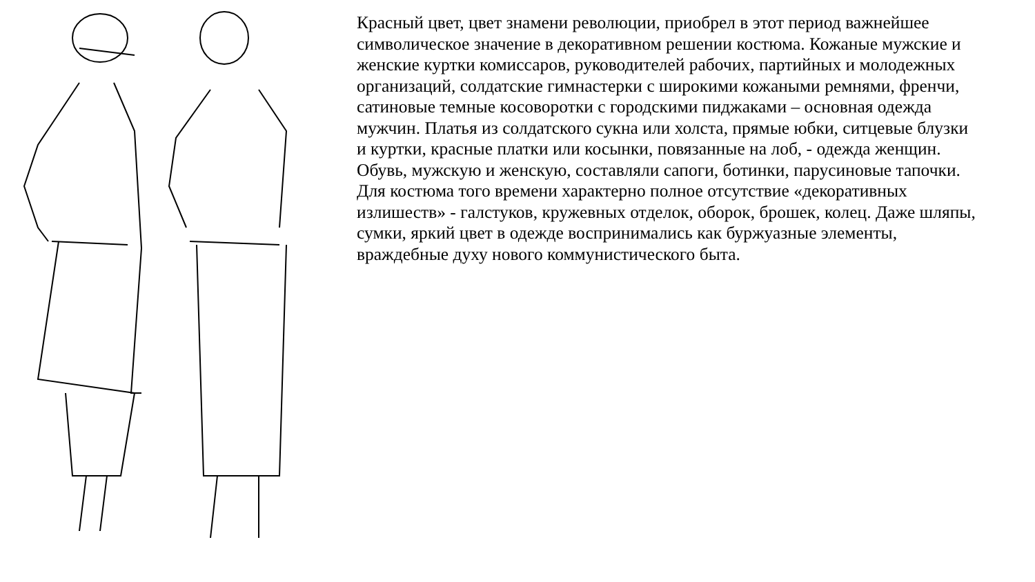Красный цвет, цвет знамени революции, приобрел в этот период важнейшее символическое значение в декоративном решении костюма. Кожаные мужские и женские куртки комиссаров, руководителей рабочих, партийных и молодежных организаций, солдатские гимнастерки с широкими кожаными ремнями, френчи, сатиновые темные косоворотки с городскими пиджаками – основная одежда мужчин. Платья из солдатского сукна или холста, прямые юбки, ситцевые блузки и куртки, красные платки или косынки, повязанные на лоб, - одежда женщин. Обувь, мужскую и женскую, составляли сапоги, ботинки, парусиновые тапочки. Для костюма того времени характерно полное отсутствие «декоративных излишеств» - галстуков, кружевных отделок, оборок, брошек, колец. Даже шляпы, сумки, яркий цвет в одежде воспринимались как буржуазные элементы, враждебные духу нового коммунистического быта.